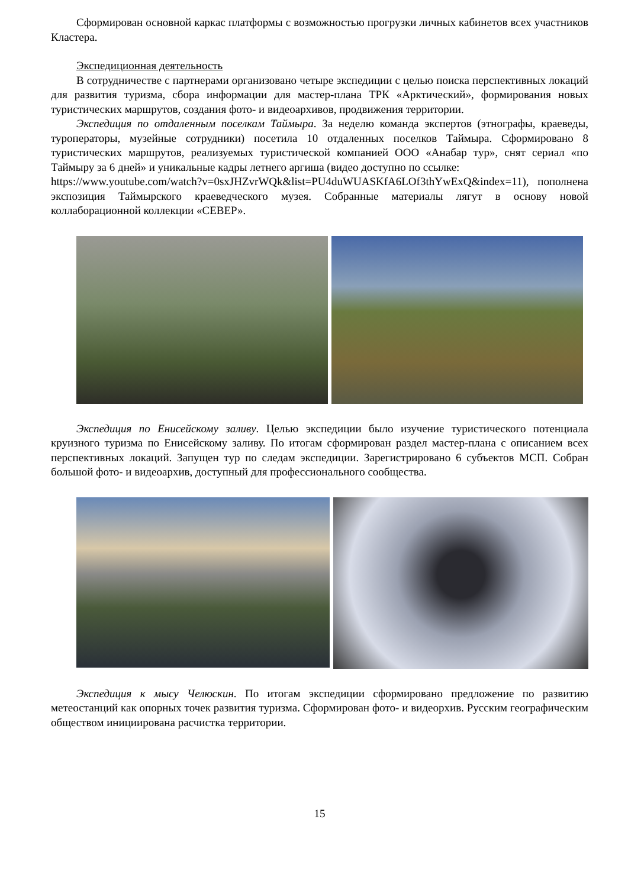Сформирован основной каркас платформы с возможностью прогрузки личных кабинетов всех участников Кластера.
Экспедиционная деятельность
В сотрудничестве с партнерами организовано четыре экспедиции с целью поиска перспективных локаций для развития туризма, сбора информации для мастер-плана ТРК «Арктический», формирования новых туристических маршрутов, создания фото- и видеоархивов, продвижения территории.
Экспедиция по отдаленным поселкам Таймыра. За неделю команда экспертов (этнографы, краеведы, туроператоры, музейные сотрудники) посетила 10 отдаленных поселков Таймыра. Сформировано 8 туристических маршрутов, реализуемых туристической компанией ООО «Анабар тур», снят сериал «по Таймыру за 6 дней» и уникальные кадры летнего аргиша (видео доступно по ссылке:
https://www.youtube.com/watch?v=0sxJHZvrWQk&list=PU4duWUASKfA6LOf3thYwExQ&index=11), пополнена экспозиция Таймырского краеведческого музея. Собранные материалы лягут в основу новой коллаборационной коллекции «СЕВЕР».
Экспедиция по Енисейскому заливу. Целью экспедиции было изучение туристического потенциала круизного туризма по Енисейскому заливу. По итогам сформирован раздел мастер-плана с описанием всех перспективных локаций. Запущен тур по следам экспедиции. Зарегистрировано 6 субъектов МСП. Собран большой фото- и видеоархив, доступный для профессионального сообщества.
Экспедиция к мысу Челюскин. По итогам экспедиции сформировано предложение по развитию метеостанций как опорных точек развития туризма. Сформирован фото- и видеорхив. Русским географическим обществом инициирована расчистка территории.
15